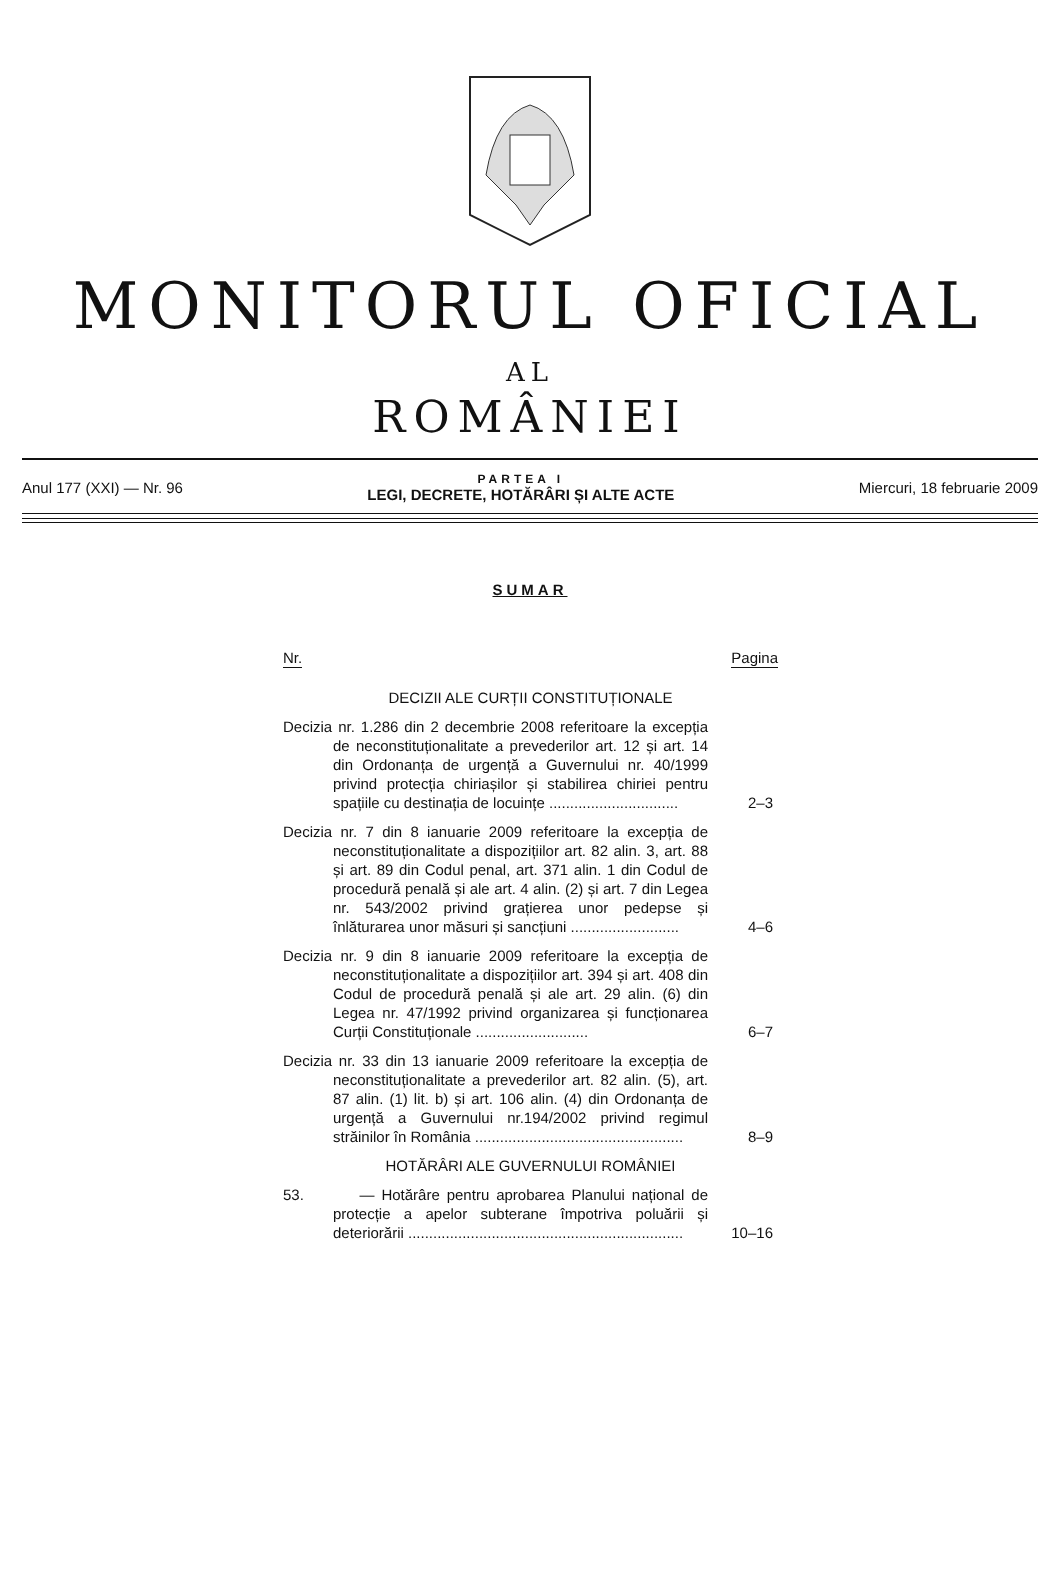MONITORUL OFICIAL
AL
ROMÂNIEI
Anul 177 (XXI) — Nr. 96
PARTEA I
LEGI, DECRETE, HOTĂRÂRI ȘI ALTE ACTE
Miercuri, 18 februarie 2009
SUMAR
Nr. Pagina
DECIZII ALE CURȚII CONSTITUȚIONALE
Decizia nr. 1.286 din 2 decembrie 2008 referitoare la excepția de neconstituționalitate a prevederilor art. 12 și art. 14 din Ordonanța de urgență a Guvernului nr. 40/1999 privind protecția chiriașilor și stabilirea chiriei pentru spațiile cu destinația de locuințe ...............................
2–3
Decizia nr. 7 din 8 ianuarie 2009 referitoare la excepția de neconstituționalitate a dispozițiilor art. 82 alin. 3, art. 88 și art. 89 din Codul penal, art. 371 alin. 1 din Codul de procedură penală și ale art. 4 alin. (2) și art. 7 din Legea nr. 543/2002 privind grațierea unor pedepse și înlăturarea unor măsuri și sancțiuni ..........................
4–6
Decizia nr. 9 din 8 ianuarie 2009 referitoare la excepția de neconstituționalitate a dispozițiilor art. 394 și art. 408 din Codul de procedură penală și ale art. 29 alin. (6) din Legea nr. 47/1992 privind organizarea și funcționarea Curții Constituționale ...........................
6–7
Decizia nr. 33 din 13 ianuarie 2009 referitoare la excepția de neconstituționalitate a prevederilor art. 82 alin. (5), art. 87 alin. (1) lit. b) și art. 106 alin. (4) din Ordonanța de urgență a Guvernului nr.194/2002 privind regimul străinilor în România ..................................................
8–9
HOTĂRÂRI ALE GUVERNULUI ROMÂNIEI
53. — Hotărâre pentru aprobarea Planului național de protecție a apelor subterane împotriva poluării și deteriorării ..................................................................
10–16